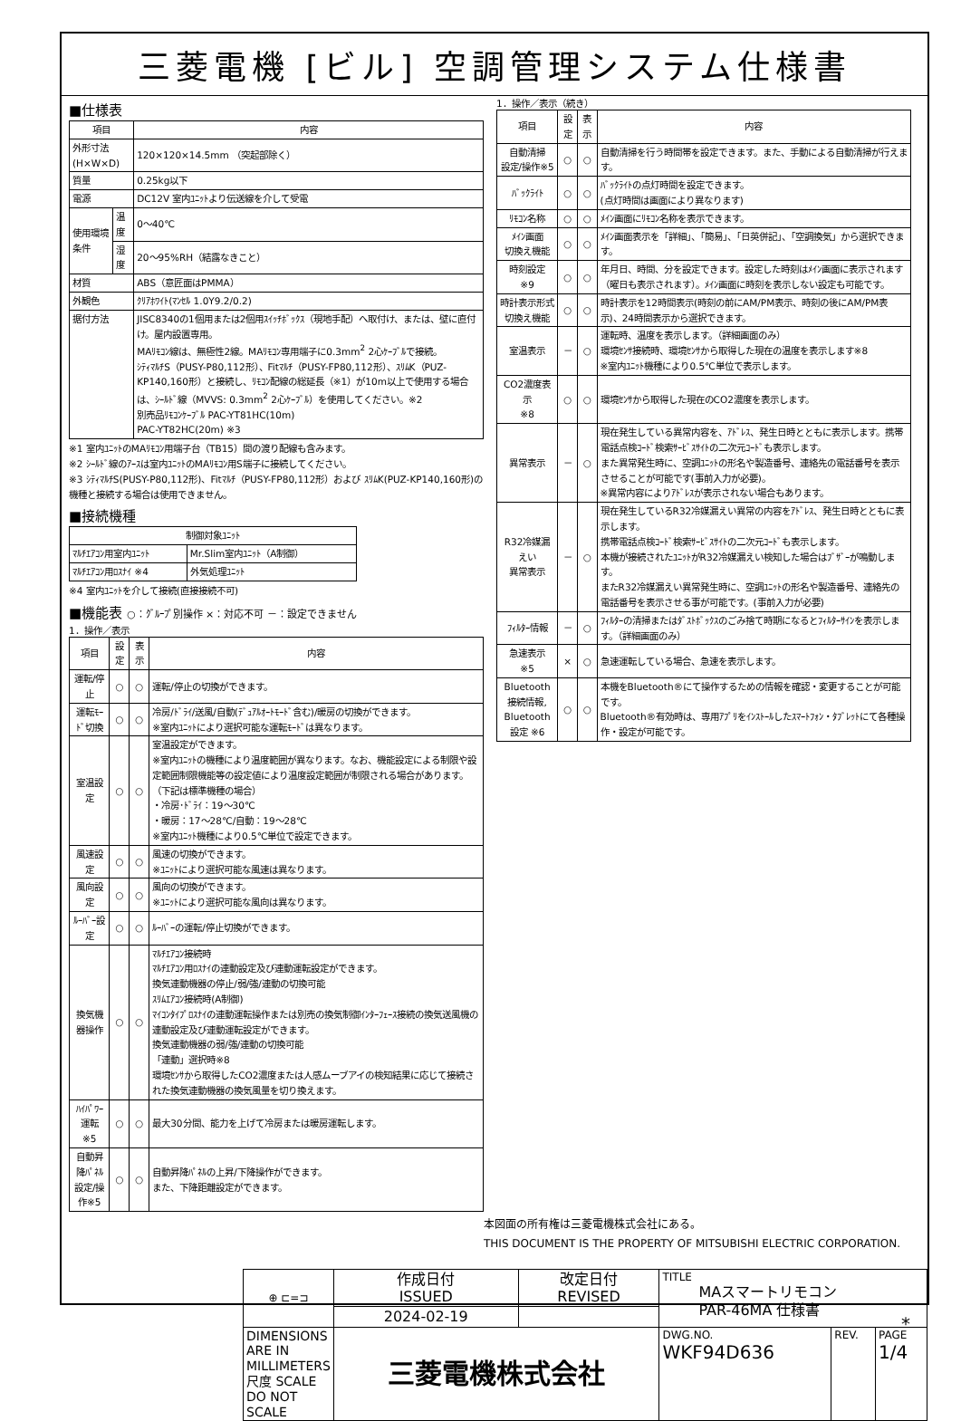三菱電機 [ビル] 空調管理システム仕様書
■仕様表
| 項目 | | 内容 |
| --- | --- | --- |
| 外形寸法(H×W×D) | | 120×120×14.5mm （突起部除く） |
| 質量 | | 0.25kg以下 |
| 電源 | | DC12V 室内ﾕﾆｯﾄより伝送線を介して受電 |
| 使用環境条件 | 温度 | 0～40℃ |
| | 湿度 | 20～95%RH（結露なきこと） |
| 材質 | | ABS（意匠面はPMMA） |
| 外観色 | | ｸﾘｱﾎﾜｲﾄ(ﾏﾝｾﾙ 1.0Y9.2/0.2) |
| 据付方法 | | JISC8340の1個用または2個用ｽｲｯﾁﾎﾞｯｸｽ（現地手配）へ取付け、または、壁に直付け。屋内設置専用。 MAﾘﾓｺﾝ線は、無極性2線。MAﾘﾓｺﾝ専用端子に0.3mm<sup>2</sup> 2心ｹｰﾌﾞﾙで接続。 ｼﾃｨﾏﾙﾁS（PUSY-P80,112形）、Fitﾏﾙﾁ（PUSY-FP80,112形）、ｽﾘﾑK（PUZ-KP140,160形）と接続し、ﾘﾓｺﾝ配線の総延長（※1）が10m以上で使用する場合は、ｼｰﾙﾄﾞ線（MVVS: 0.3mm<sup>2</sup> 2心ｹｰﾌﾞﾙ）を使用してください。※2 別売品ﾘﾓｺﾝｹｰﾌﾞﾙ PAC-YT81HC(10m) PAC-YT82HC(20m) ※3 |
※1 室内ﾕﾆｯﾄのMAﾘﾓｺﾝ用端子台（TB15）間の渡り配線も含みます。
※2 ｼｰﾙﾄﾞ線のｱｰｽは室内ﾕﾆｯﾄのMAﾘﾓｺﾝ用S端子に接続してください。
※3 ｼﾃｨﾏﾙﾁS(PUSY-P80,112形)、Fitﾏﾙﾁ（PUSY-FP80,112形）および ｽﾘﾑK(PUZ-KP140,160形)の機種と接続する場合は使用できません。
■接続機種
| 制御対象ﾕﾆｯﾄ | |
| --- | --- |
| ﾏﾙﾁｴｱｺﾝ用室内ﾕﾆｯﾄ | Mr.Slim室内ﾕﾆｯﾄ（A制御） |
| ﾏﾙﾁｴｱｺﾝ用ﾛｽﾅｲ ※4 | 外気処理ﾕﾆｯﾄ |
※4 室内ﾕﾆｯﾄを介して接続(直接接続不可)
■機能表 ○：ｸﾞﾙｰﾌﾟ別操作 ×：対応不可 －：設定できません
1．操作／表示
| 項目 | 設定 | 表示 | 内容 |
| --- | --- | --- | --- |
| 運転/停止 | ○ | ○ | 運転/停止の切換ができます。 |
| 運転ﾓｰﾄﾞ切換 | ○ | ○ | 冷房/ﾄﾞﾗｲ/送風/自動(ﾃﾞｭｱﾙｵｰﾄﾓｰﾄﾞ含む)/暖房の切換ができます。 ※室内ﾕﾆｯﾄにより選択可能な運転ﾓｰﾄﾞは異なります。 |
| 室温設定 | ○ | ○ | 室温設定ができます。 ※室内ﾕﾆｯﾄの機種により温度範囲が異なります。なお、機能設定による制限や設定範囲制限機能等の設定値により温度設定範囲が制限される場合があります。 （下記は標準機種の場合） ・冷房･ﾄﾞﾗｲ：19～30℃ ・暖房：17～28℃/自動：19～28℃ ※室内ﾕﾆｯﾄ機種により0.5℃単位で設定できます。 |
| 風速設定 | ○ | ○ | 風速の切換ができます。 ※ﾕﾆｯﾄにより選択可能な風速は異なります。 |
| 風向設定 | ○ | ○ | 風向の切換ができます。 ※ﾕﾆｯﾄにより選択可能な風向は異なります。 |
| ﾙｰﾊﾞｰ設定 | ○ | ○ | ﾙｰﾊﾞｰの運転/停止切換ができます。 |
| 換気機器操作 | ○ | ○ | ﾏﾙﾁｴｱｺﾝ接続時 ﾏﾙﾁｴｱｺﾝ用ﾛｽﾅｲの連動設定及び連動運転設定ができます。 換気連動機器の停止/弱/強/連動の切換可能 ｽﾘﾑｴｱｺﾝ接続時(A制御) ﾏｲｺﾝﾀｲﾌﾟﾛｽﾅｲの連動運転操作または別売の換気制御ｲﾝﾀｰﾌｪｰｽ接続の換気送風機の連動設定及び連動運転設定ができます。 換気連動機器の弱/強/連動の切換可能 「連動」選択時※8 環境ｾﾝｻから取得したCO2濃度または人感ムーブアイの検知結果に応じて接続された換気連動機器の換気風量を切り換えます。 |
| ﾊｲﾊﾟﾜｰ運転 ※5 | ○ | ○ | 最大30分間、能力を上げて冷房または暖房運転します。 |
| 自動昇降ﾊﾟﾈﾙ 設定/操作※5 | ○ | ○ | 自動昇降ﾊﾟﾈﾙの上昇/下降操作ができます。 また、下降距離設定ができます。 |
1．操作／表示（続き）
| 項目 | 設定 | 表示 | 内容 |
| --- | --- | --- | --- |
| 自動清掃 設定/操作※5 | ○ | ○ | 自動清掃を行う時間帯を設定できます。また、手動による自動清掃が行えます。 |
| ﾊﾞｯｸﾗｲﾄ | ○ | ○ | ﾊﾞｯｸﾗｲﾄの点灯時間を設定できます。 (点灯時間は画面により異なります) |
| ﾘﾓｺﾝ名称 | ○ | ○ | ﾒｲﾝ画面にﾘﾓｺﾝ名称を表示できます。 |
| ﾒｲﾝ画面 切換え機能 | ○ | ○ | ﾒｲﾝ画面表示を「詳細」、「簡易」、「日英併記」、「空調換気」から選択できます。 |
| 時刻設定 ※9 | ○ | ○ | 年月日、時間、分を設定できます。設定した時刻はﾒｲﾝ画面に表示されます（曜日も表示されます）。ﾒｲﾝ画面に時刻を表示しない設定も可能です。 |
| 時計表示形式 切換え機能 | ○ | ○ | 時計表示を12時間表示(時刻の前にAM/PM表示、時刻の後にAM/PM表示)、24時間表示から選択できます。 |
| 室温表示 | － | ○ | 運転時、温度を表示します。（詳細画面のみ） 環境ｾﾝｻ接続時、環境ｾﾝｻから取得した現在の温度を表示します※8 ※室内ﾕﾆｯﾄ機種により0.5℃単位で表示します。 |
| CO2濃度表示 ※8 | ○ | ○ | 環境ｾﾝｻから取得した現在のCO2濃度を表示します。 |
| 異常表示 | － | ○ | 現在発生している異常内容を、ｱﾄﾞﾚｽ、発生日時とともに表示します。携帯電話点検ｺｰﾄﾞ検索ｻｰﾋﾞｽｻｲﾄの二次元ｺｰﾄﾞも表示します。 また異常発生時に、空調ﾕﾆｯﾄの形名や製造番号、連絡先の電話番号を表示させることが可能です(事前入力が必要)。 ※異常内容によりｱﾄﾞﾚｽが表示されない場合もあります。 |
| R32冷媒漏えい 異常表示 | － | ○ | 現在発生しているR32冷媒漏えい異常の内容をｱﾄﾞﾚｽ、発生日時とともに表示します。 携帯電話点検ｺｰﾄﾞ検索ｻｰﾋﾞｽｻｲﾄの二次元ｺｰﾄﾞも表示します。 本機が接続されたﾕﾆｯﾄがR32冷媒漏えい検知した場合はﾌﾞｻﾞｰが鳴動します。 またR32冷媒漏えい異常発生時に、空調ﾕﾆｯﾄの形名や製造番号、連絡先の電話番号を表示させる事が可能です。(事前入力が必要) |
| ﾌｨﾙﾀｰ情報 | － | ○ | ﾌｨﾙﾀｰの清掃またはﾀﾞｽﾄﾎﾞｯｸｽのごみ捨て時期になるとﾌｨﾙﾀｰｻｲﾝを表示します。（詳細画面のみ） |
| 急速表示 ※5 | × | ○ | 急速運転している場合、急速を表示します。 |
| Bluetooth 接続情報, Bluetooth 設定 ※6 | ○ | ○ | 本機をBluetooth®にて操作するための情報を確認・変更することが可能です。 Bluetooth®有効時は、専用ｱﾌﾟﾘをｲﾝｽﾄｰﾙしたｽﾏｰﾄﾌｫﾝ・ﾀﾌﾞﾚｯﾄにて各種操作・設定が可能です。 |
本図面の所有権は三菱電機株式会社にある。
THIS DOCUMENT IS THE PROPERTY OF MITSUBISHI ELECTRIC CORPORATION.
| ⊕ ⊏=⊐ | 作成日付 ISSUED | 改定日付 REVISED | TITLE MAスマートリモコン PAR-46MA 仕様書 | | |
| | 2024-02-19 | | | | |
| DIMENSIONS ARE IN MILLIMETERS 尺度 SCALE DO NOT SCALE | 三菱電機株式会社 | | DWG.NO. WKF94D636 | REV. | PAGE 1/4 |
*